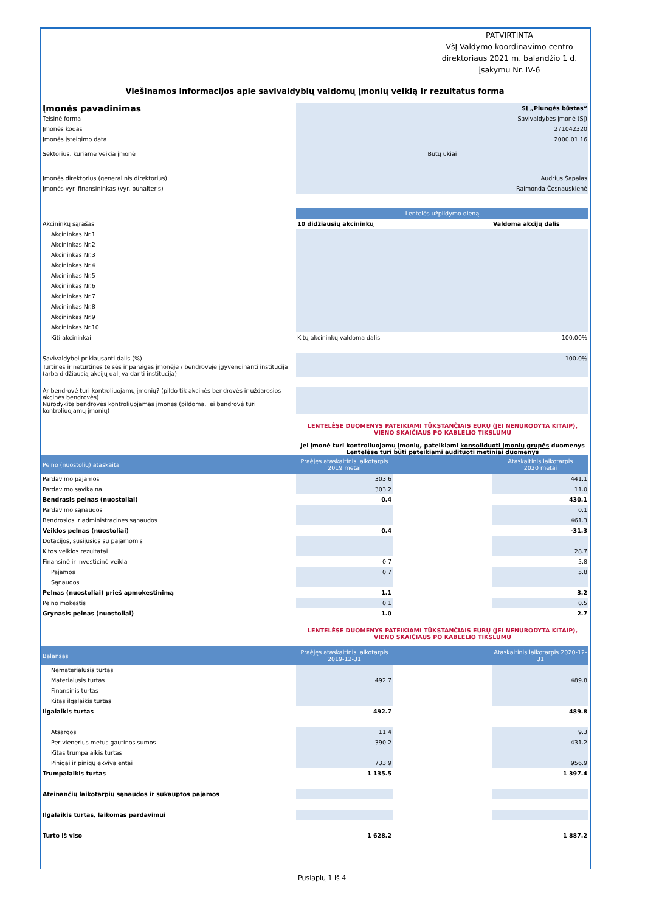PATVIRTINTA
VšĮ Valdymo koordinavimo centro
direktoriaus 2021 m. balandžio 1 d.
įsakymu Nr. IV-6
Viešinamos informacijos apie savivaldybių valdomų įmonių veiklą ir rezultatus forma
| Įmonės pavadinimas | SĮ „Plungės būstas“ | |
| Teisinė forma | Savivaldybės įmonė (SĮ) | |
| Įmonės kodas | 271042320 | |
| Įmonės įsteigimo data | 2000.01.16 | |
| Sektorius, kuriame veikia įmonė | Butų ūkiai | |
| Įmonės direktorius (generalinis direktorius) | Audrius Šapalas | |
| Įmonės vyr. finansininkas (vyr. buhalteris) | Raimonda Česnauskienė | |
| | Lentelės užpildymo dieną | |
| Akcininkų sąrašas | 10 didžiausių akcininkų | Valdoma akcijų dalis |
| Akcininkas Nr.1 | | |
| Akcininkas Nr.2 | | |
| Akcininkas Nr.3 | | |
| Akcininkas Nr.4 | | |
| Akcininkas Nr.5 | | |
| Akcininkas Nr.6 | | |
| Akcininkas Nr.7 | | |
| Akcininkas Nr.8 | | |
| Akcininkas Nr.9 | | |
| Akcininkas Nr.10 | | |
| Kiti akcininkai | Kitų akcininkų valdoma dalis | 100.00% |
| Savivaldybei priklausanti dalis (%) | 100.0% | |
| Turtines ir neturtines teisės ir pareigas įmonėje / bendrovėje įgyvendinanti institucija (arba didžiausią akcijų dalį valdanti institucija) | | |
| Ar bendrovė turi kontroliuojamų įmonių? (pildo tik akcinės bendrovės ir uždarosios akcinės bendrovės) | | |
| Nurodykite bendrovės kontroliuojamas įmones (pildoma, jei bendrovė turi kontroliuojamų įmonių) | | |
LENTELĖSE DUOMENYS PATEIKIAMI TŪKSTANČIAIS EURŲ (JEI NENURODYTA KITAIP), VIENO SKAIČIAUS PO KABLELIO TIKSLUMU
Jei įmonė turi kontroliuojamų įmonių, pateikiami konsoliduoti įmonių grupės duomenys
Lentelėse turi būti pateikiami audituoti metiniai duomenys
| Pelno (nuostolių) ataskaita | Praėjęs ataskaitinis laikotarpis 2019 metai | | Ataskaitinis laikotarpis 2020 metai |
| Pardavimo pajamos | 303.6 | | 441.1 |
| Pardavimo savikaina | 303.2 | | 11.0 |
| Bendrasis pelnas (nuostoliai) | 0.4 | | 430.1 |
| Pardavimo sąnaudos | | | 0.1 |
| Bendrosios ir administracinės sąnaudos | | | 461.3 |
| Veiklos pelnas (nuostoliai) | 0.4 | | -31.3 |
| Dotacijos, susijusios su pajamomis | | | |
| Kitos veiklos rezultatai | | | 28.7 |
| Finansinė ir investicinė veikla | 0.7 | | 5.8 |
| Pajamos | 0.7 | | 5.8 |
| Sąnaudos | | | |
| Pelnas (nuostoliai) prieš apmokestinimą | 1.1 | | 3.2 |
| Pelno mokestis | 0.1 | | 0.5 |
| Grynasis pelnas (nuostoliai) | 1.0 | | 2.7 |
LENTELĖSE DUOMENYS PATEIKIAMI TŪKSTANČIAIS EURŲ (JEI NENURODYTA KITAIP), VIENO SKAIČIAUS PO KABLELIO TIKSLUMU
| Balansas | Praėjęs ataskaitinis laikotarpis 2019-12-31 | | Ataskaitinis laikotarpis 2020-12-31 |
| Nematerialusis turtas | | | |
| Materialusis turtas | 492.7 | | 489.8 |
| Finansinis turtas | | | |
| Kitas ilgalaikis turtas | | | |
| Ilgalaikis turtas | 492.7 | | 489.8 |
| Atsargos | 11.4 | | 9.3 |
| Per vienerius metus gautinos sumos | 390.2 | | 431.2 |
| Kitas trumpalaikis turtas | | | |
| Pinigai ir pinigų ekvivalentai | 733.9 | | 956.9 |
| Trumpalaikis turtas | 1 135.5 | | 1 397.4 |
| Ateinančių laikotarpių sąnaudos ir sukauptos pajamos | | | |
| Ilgalaikis turtas, laikomas pardavimui | | | |
| Turto iš viso | 1 628.2 | | 1 887.2 |
Puslapių 1 iš 4